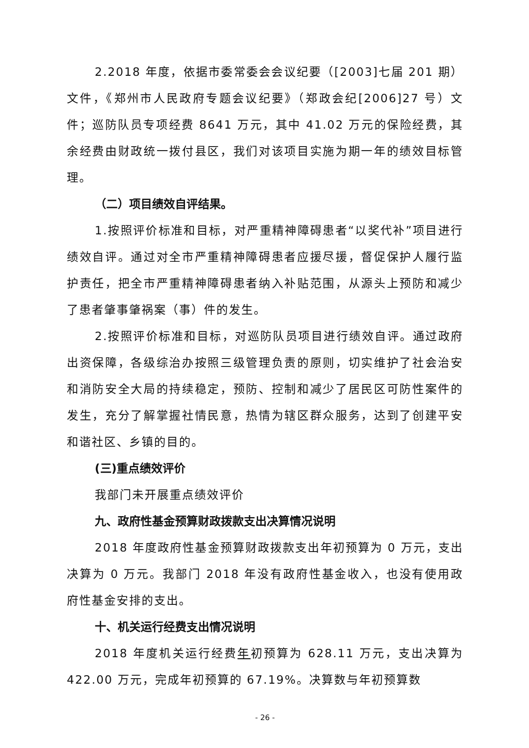2.2018 年度，依据市委常委会会议纪要（[2003]七届 201 期）文件，《郑州市人民政府专题会议纪要》（郑政会纪[2006]27 号）文件；巡防队员专项经费 8641 万元，其中 41.02 万元的保险经费，其余经费由财政统一拨付县区，我们对该项目实施为期一年的绩效目标管理。
（二）项目绩效自评结果。
1.按照评价标准和目标，对严重精神障碍患者“以奖代补”项目进行绩效自评。通过对全市严重精神障碍患者应援尽援，督促保护人履行监护责任，把全市严重精神障碍患者纳入补贴范围，从源头上预防和减少了患者肇事肇祸案（事）件的发生。
2.按照评价标准和目标，对巡防队员项目进行绩效自评。通过政府出资保障，各级综治办按照三级管理负责的原则，切实维护了社会治安和消防安全大局的持续稳定，预防、控制和减少了居民区可防性案件的发生，充分了解掌握社情民意，热情为辖区群众服务，达到了创建平安和谐社区、乡镇的目的。
(三)重点绩效评价
我部门未开展重点绩效评价
九、政府性基金预算财政拨款支出决算情况说明
2018 年度政府性基金预算财政拨款支出年初预算为 0 万元，支出决算为 0 万元。我部门 2018 年没有政府性基金收入，也没有使用政府性基金安排的支出。
十、机关运行经费支出情况说明
2018 年度机关运行经费年初预算为 628.11 万元，支出决算为 422.00 万元，完成年初预算的 67.19%。决算数与年初预算数
- 26 -